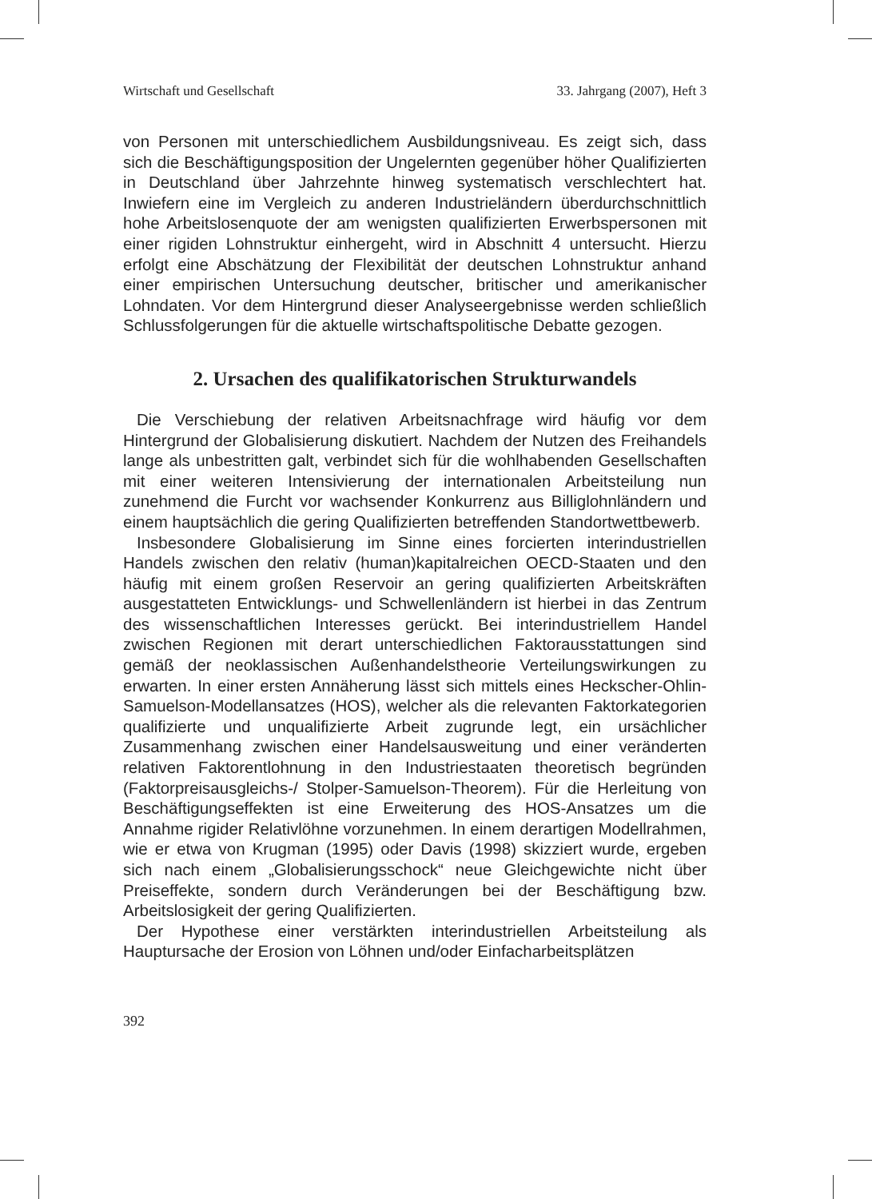Wirtschaft und Gesellschaft 33. Jahrgang (2007), Heft 3
von Personen mit unterschiedlichem Ausbildungsniveau. Es zeigt sich, dass sich die Beschäftigungsposition der Ungelernten gegenüber höher Qualifizierten in Deutschland über Jahrzehnte hinweg systematisch verschlechtert hat. Inwiefern eine im Vergleich zu anderen Industrieländern überdurchschnittlich hohe Arbeitslosenquote der am wenigsten qualifizierten Erwerbspersonen mit einer rigiden Lohnstruktur einhergeht, wird in Abschnitt 4 untersucht. Hierzu erfolgt eine Abschätzung der Flexibilität der deutschen Lohnstruktur anhand einer empirischen Untersuchung deutscher, britischer und amerikanischer Lohndaten. Vor dem Hintergrund dieser Analyseergebnisse werden schließlich Schlussfolgerungen für die aktuelle wirtschaftspolitische Debatte gezogen.
2. Ursachen des qualifikatorischen Strukturwandels
Die Verschiebung der relativen Arbeitsnachfrage wird häufig vor dem Hintergrund der Globalisierung diskutiert. Nachdem der Nutzen des Freihandels lange als unbestritten galt, verbindet sich für die wohlhabenden Gesellschaften mit einer weiteren Intensivierung der internationalen Arbeitsteilung nun zunehmend die Furcht vor wachsender Konkurrenz aus Billiglohnländern und einem hauptsächlich die gering Qualifizierten betreffenden Standortwettbewerb.
Insbesondere Globalisierung im Sinne eines forcierten interindustriellen Handels zwischen den relativ (human)kapitalreichen OECD-Staaten und den häufig mit einem großen Reservoir an gering qualifizierten Arbeitskräften ausgestatteten Entwicklungs- und Schwellenländern ist hierbei in das Zentrum des wissenschaftlichen Interesses gerückt. Bei interindustriellem Handel zwischen Regionen mit derart unterschiedlichen Faktorausstattungen sind gemäß der neoklassischen Außenhandelstheorie Verteilungswirkungen zu erwarten. In einer ersten Annäherung lässt sich mittels eines Heckscher-Ohlin-Samuelson-Modellansatzes (HOS), welcher als die relevanten Faktorkategorien qualifizierte und unqualifizierte Arbeit zugrunde legt, ein ursächlicher Zusammenhang zwischen einer Handelsausweitung und einer veränderten relativen Faktorentlohnung in den Industriestaaten theoretisch begründen (Faktorpreisausgleichs-/ Stolper-Samuelson-Theorem). Für die Herleitung von Beschäftigungseffekten ist eine Erweiterung des HOS-Ansatzes um die Annahme rigider Relativlöhne vorzunehmen. In einem derartigen Modellrahmen, wie er etwa von Krugman (1995) oder Davis (1998) skizziert wurde, ergeben sich nach einem „Globalisierungsschock“ neue Gleichgewichte nicht über Preiseffekte, sondern durch Veränderungen bei der Beschäftigung bzw. Arbeitslosigkeit der gering Qualifizierten.
Der Hypothese einer verstärkten interindustriellen Arbeitsteilung als Hauptursache der Erosion von Löhnen und/oder Einfacharbeitsplätzen
392